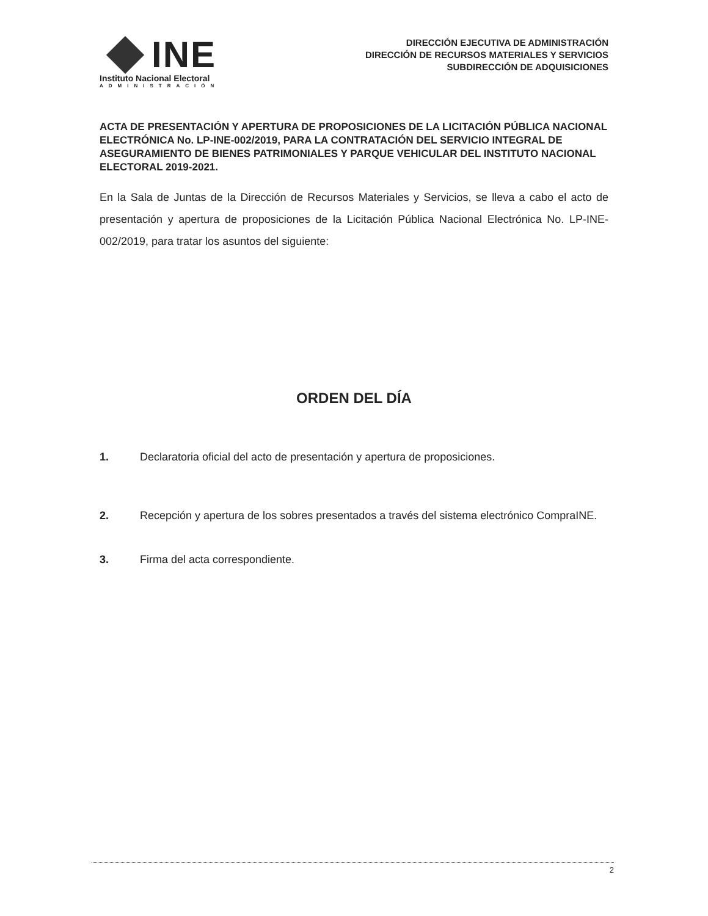INE
Instituto Nacional Electoral
ADMINISTRACIÓN
DIRECCIÓN EJECUTIVA DE ADMINISTRACIÓN
DIRECCIÓN DE RECURSOS MATERIALES Y SERVICIOS
SUBDIRECCIÓN DE ADQUISICIONES
ACTA DE PRESENTACIÓN Y APERTURA DE PROPOSICIONES DE LA LICITACIÓN PÚBLICA NACIONAL ELECTRÓNICA No. LP-INE-002/2019, PARA LA CONTRATACIÓN DEL SERVICIO INTEGRAL DE ASEGURAMIENTO DE BIENES PATRIMONIALES Y PARQUE VEHICULAR DEL INSTITUTO NACIONAL ELECTORAL 2019-2021.
En la Sala de Juntas de la Dirección de Recursos Materiales y Servicios, se lleva a cabo el acto de presentación y apertura de proposiciones de la Licitación Pública Nacional Electrónica No. LP-INE-002/2019, para tratar los asuntos del siguiente:
ORDEN DEL DÍA
1. Declaratoria oficial del acto de presentación y apertura de proposiciones.
2. Recepción y apertura de los sobres presentados a través del sistema electrónico CompraINE.
3. Firma del acta correspondiente.
2